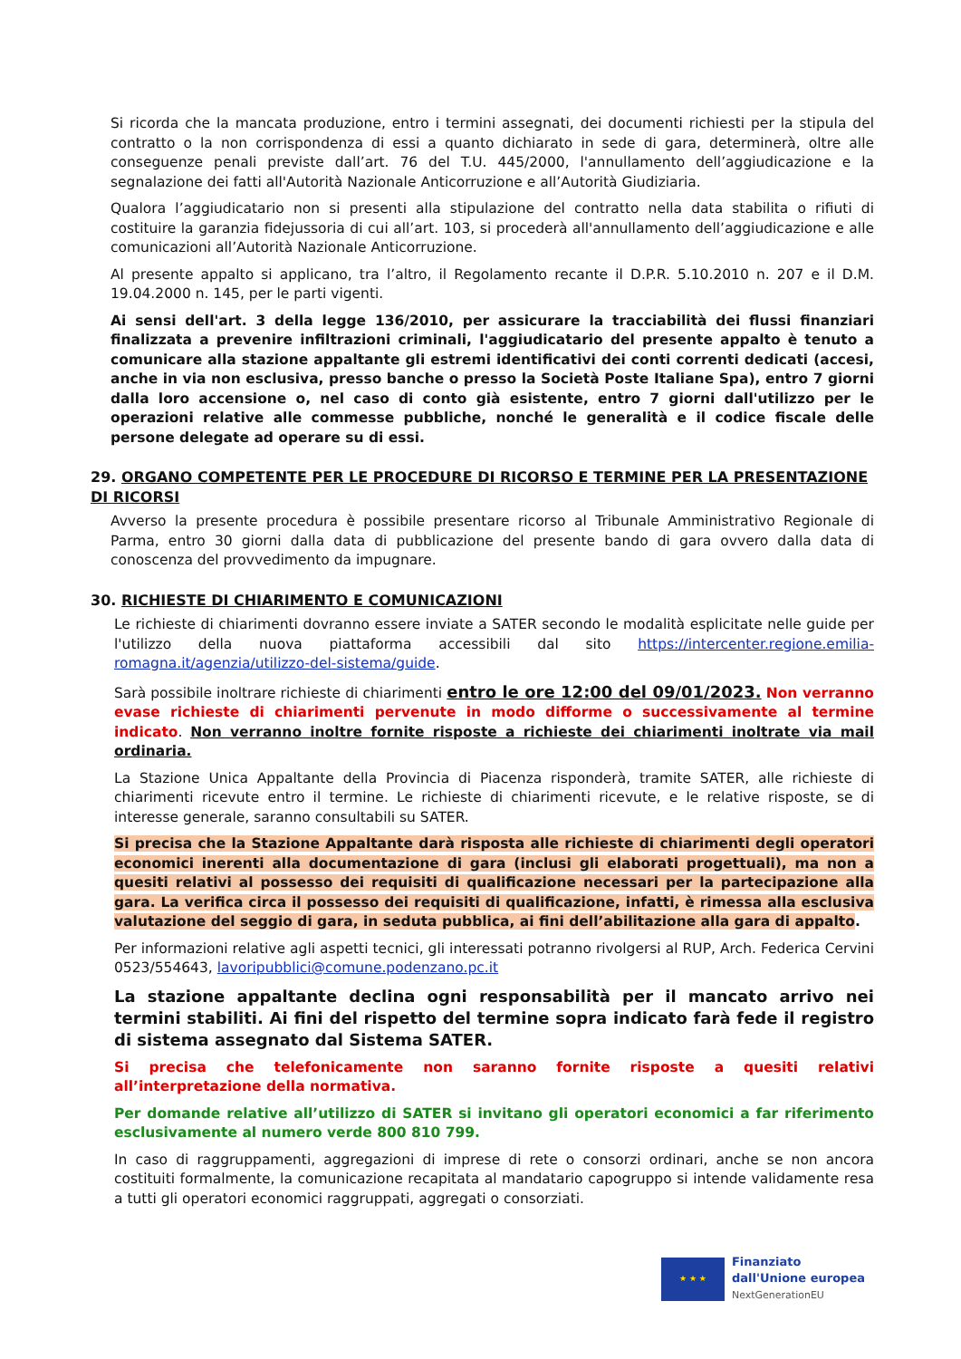Si ricorda che la mancata produzione, entro i termini assegnati, dei documenti richiesti per la stipula del contratto o la non corrispondenza di essi a quanto dichiarato in sede di gara, determinerà, oltre alle conseguenze penali previste dall’art. 76 del T.U. 445/2000, l'annullamento dell’aggiudicazione e la segnalazione dei fatti all'Autorità Nazionale Anticorruzione e all’Autorità Giudiziaria.
Qualora l’aggiudicatario non si presenti alla stipulazione del contratto nella data stabilita o rifiuti di costituire la garanzia fidejussoria di cui all’art. 103, si procederà all'annullamento dell’aggiudicazione e alle comunicazioni all’Autorità Nazionale Anticorruzione.
Al presente appalto si applicano, tra l’altro, il Regolamento recante il D.P.R. 5.10.2010 n. 207 e il D.M. 19.04.2000 n. 145, per le parti vigenti.
Ai sensi dell'art. 3 della legge 136/2010, per assicurare la tracciabilità dei flussi finanziari finalizzata a prevenire infiltrazioni criminali, l'aggiudicatario del presente appalto è tenuto a comunicare alla stazione appaltante gli estremi identificativi dei conti correnti dedicati (accesi, anche in via non esclusiva, presso banche o presso la Società Poste Italiane Spa), entro 7 giorni dalla loro accensione o, nel caso di conto già esistente, entro 7 giorni dall'utilizzo per le operazioni relative alle commesse pubbliche, nonché le generalità e il codice fiscale delle persone delegate ad operare su di essi.
29. ORGANO COMPETENTE PER LE PROCEDURE DI RICORSO E TERMINE PER LA PRESENTAZIONE DI RICORSI
Avverso la presente procedura è possibile presentare ricorso al Tribunale Amministrativo Regionale di Parma, entro 30 giorni dalla data di pubblicazione del presente bando di gara ovvero dalla data di conoscenza del provvedimento da impugnare.
30. RICHIESTE DI CHIARIMENTO E COMUNICAZIONI
Le richieste di chiarimenti dovranno essere inviate a SATER secondo le modalità esplicitate nelle guide per l'utilizzo della nuova piattaforma accessibili dal sito https://intercenter.regione.emilia-romagna.it/agenzia/utilizzo-del-sistema/guide.
Sarà possibile inoltrare richieste di chiarimenti entro le ore 12:00 del 09/01/2023. Non verranno evase richieste di chiarimenti pervenute in modo difforme o successivamente al termine indicato. Non verranno inoltre fornite risposte a richieste dei chiarimenti inoltrate via mail ordinaria.
La Stazione Unica Appaltante della Provincia di Piacenza risponderà, tramite SATER, alle richieste di chiarimenti ricevute entro il termine. Le richieste di chiarimenti ricevute, e le relative risposte, se di interesse generale, saranno consultabili su SATER.
Si precisa che la Stazione Appaltante darà risposta alle richieste di chiarimenti degli operatori economici inerenti alla documentazione di gara (inclusi gli elaborati progettuali), ma non a quesiti relativi al possesso dei requisiti di qualificazione necessari per la partecipazione alla gara. La verifica circa il possesso dei requisiti di qualificazione, infatti, è rimessa alla esclusiva valutazione del seggio di gara, in seduta pubblica, ai fini dell’abilitazione alla gara di appalto.
Per informazioni relative agli aspetti tecnici, gli interessati potranno rivolgersi al RUP, Arch. Federica Cervini 0523/554643, lavoripubblici@comune.podenzano.pc.it
La stazione appaltante declina ogni responsabilità per il mancato arrivo nei termini stabiliti. Ai fini del rispetto del termine sopra indicato farà fede il registro di sistema assegnato dal Sistema SATER.
Si precisa che telefonicamente non saranno fornite risposte a quesiti relativi all’interpretazione della normativa.
Per domande relative all’utilizzo di SATER si invitano gli operatori economici a far riferimento esclusivamente al numero verde 800 810 799.
In caso di raggruppamenti, aggregazioni di imprese di rete o consorzi ordinari, anche se non ancora costituiti formalmente, la comunicazione recapitata al mandatario capogruppo si intende validamente resa a tutti gli operatori economici raggruppati, aggregati o consorziati.
★ ★ ★
Finanziato
dall'Unione europea
NextGenerationEU